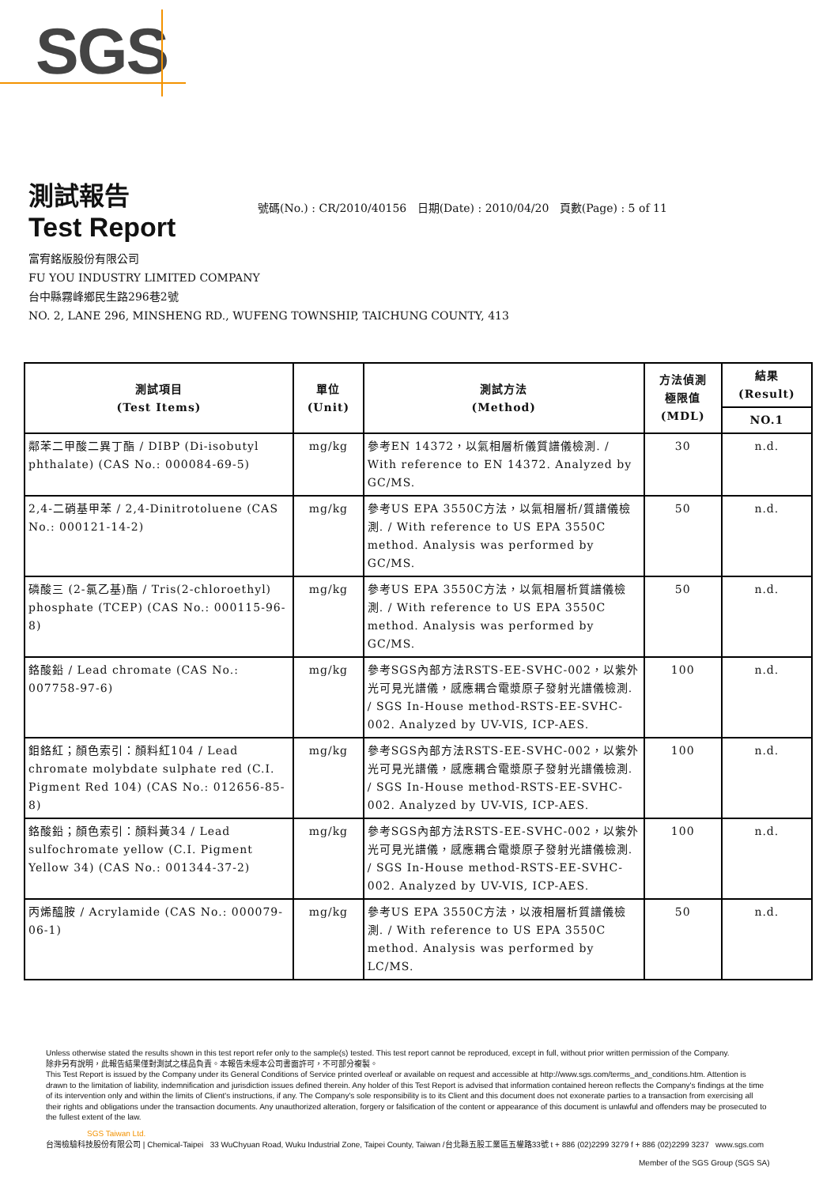SGS
測試報告
Test Report
號碼(No.) : CR/2010/40156 日期(Date) : 2010/04/20 頁數(Page) : 5 of 11
富宥銘版股份有限公司
FU YOU INDUSTRY LIMITED COMPANY
台中縣霧峰鄉民生路296巷2號
NO. 2, LANE 296, MINSHENG RD., WUFENG TOWNSHIP, TAICHUNG COUNTY, 413
| 測試項目 (Test Items) | 單位 (Unit) | 測試方法 (Method) | 方法偵測 極限值 (MDL) | 結果 (Result) |
| --- | --- | --- | --- | --- |
| | | | | NO.1 |
| 鄰苯二甲酸二異丁酯 / DIBP (Di-isobutyl phthalate) (CAS No.: 000084-69-5) | mg/kg | 參考EN 14372，以氣相層析儀質譜儀檢測. / With reference to EN 14372. Analyzed by GC/MS. | 30 | n.d. |
| 2,4-二硝基甲苯 / 2,4-Dinitrotoluene (CAS No.: 000121-14-2) | mg/kg | 參考US EPA 3550C方法，以氣相層析/質譜儀檢測. / With reference to US EPA 3550C method. Analysis was performed by GC/MS. | 50 | n.d. |
| 磷酸三 (2-氯乙基)酯 / Tris(2-chloroethyl) phosphate (TCEP) (CAS No.: 000115-96-8) | mg/kg | 參考US EPA 3550C方法，以氣相層析質譜儀檢測. / With reference to US EPA 3550C method. Analysis was performed by GC/MS. | 50 | n.d. |
| 鉻酸鉛 / Lead chromate (CAS No.: 007758-97-6) | mg/kg | 參考SGS內部方法RSTS-EE-SVHC-002，以紫外光可見光譜儀，感應耦合電漿原子發射光譜儀檢測. / SGS In-House method-RSTS-EE-SVHC-002. Analyzed by UV-VIS, ICP-AES. | 100 | n.d. |
| 鉬鉻紅；顏色索引：顏料紅104 / Lead chromate molybdate sulphate red (C.I. Pigment Red 104) (CAS No.: 012656-85-8) | mg/kg | 參考SGS內部方法RSTS-EE-SVHC-002，以紫外光可見光譜儀，感應耦合電漿原子發射光譜儀檢測. / SGS In-House method-RSTS-EE-SVHC-002. Analyzed by UV-VIS, ICP-AES. | 100 | n.d. |
| 鉻酸鉛；顏色索引：顏料黃34 / Lead sulfochromate yellow (C.I. Pigment Yellow 34) (CAS No.: 001344-37-2) | mg/kg | 參考SGS內部方法RSTS-EE-SVHC-002，以紫外光可見光譜儀，感應耦合電漿原子發射光譜儀檢測. / SGS In-House method-RSTS-EE-SVHC-002. Analyzed by UV-VIS, ICP-AES. | 100 | n.d. |
| 丙烯醯胺 / Acrylamide (CAS No.: 000079-06-1) | mg/kg | 參考US EPA 3550C方法，以液相層析質譜儀檢測. / With reference to US EPA 3550C method. Analysis was performed by LC/MS. | 50 | n.d. |
Unless otherwise stated the results shown in this test report refer only to the sample(s) tested. This test report cannot be reproduced, except in full, without prior written permission of the Company.
除非另有說明，此報告結果僅對測試之樣品負責。本報告未經本公司書面許可，不可部分複製。
This Test Report is issued by the Company under its General Conditions of Service printed overleaf or available on request and accessible at http://www.sgs.com/terms_and_conditions.htm. Attention is drawn to the limitation of liability, indemnification and jurisdiction issues defined therein. Any holder of this Test Report is advised that information contained hereon reflects the Company's findings at the time of its intervention only and within the limits of Client's instructions, if any. The Company's sole responsibility is to its Client and this document does not exonerate parties to a transaction from exercising all their rights and obligations under the transaction documents. Any unauthorized alteration, forgery or falsification of the content or appearance of this document is unlawful and offenders may be prosecuted to the fullest extent of the law.
SGS Taiwan Ltd.
台灣檢驗科技股份有限公司 | Chemical-Taipei 33 WuChyuan Road, Wuku Industrial Zone, Taipei County, Taiwan /台北縣五股工業區五權路33號 t + 886 (02)2299 3279 f + 886 (02)2299 3237 www.sgs.com
Member of the SGS Group (SGS SA)